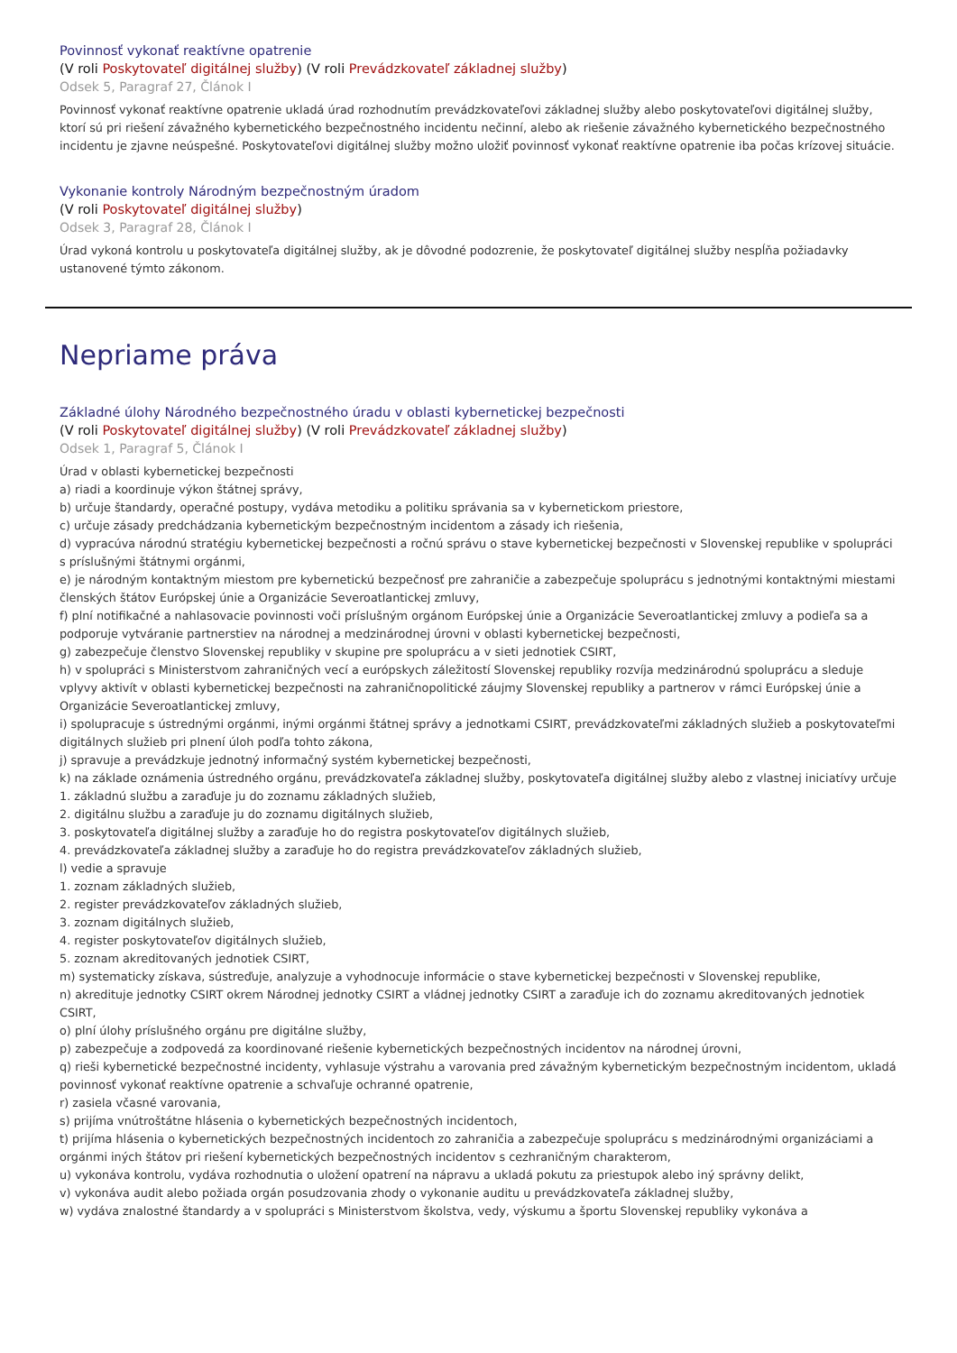Povinnosť vykonať reaktívne opatrenie
(V roli Poskytovateľ digitálnej služby) (V roli Prevádzkovateľ základnej služby)
Odsek 5, Paragraf 27, Článok I
Povinnosť vykonať reaktívne opatrenie ukladá úrad rozhodnutím prevádzkovateľovi základnej služby alebo poskytovateľovi digitálnej služby, ktorí sú pri riešení závažného kybernetického bezpečnostného incidentu nečinní, alebo ak riešenie závažného kybernetického bezpečnostného incidentu je zjavne neúspešné. Poskytovateľovi digitálnej služby možno uložiť povinnosť vykonať reaktívne opatrenie iba počas krízovej situácie.
Vykonanie kontroly Národným bezpečnostným úradom
(V roli Poskytovateľ digitálnej služby)
Odsek 3, Paragraf 28, Článok I
Úrad vykoná kontrolu u poskytovateľa digitálnej služby, ak je dôvodné podozrenie, že poskytovateľ digitálnej služby nespĺňa požiadavky ustanovené týmto zákonom.
Nepriame práva
Základné úlohy Národného bezpečnostného úradu v oblasti kybernetickej bezpečnosti
(V roli Poskytovateľ digitálnej služby) (V roli Prevádzkovateľ základnej služby)
Odsek 1, Paragraf 5, Článok I
Úrad v oblasti kybernetickej bezpečnosti
a) riadi a koordinuje výkon štátnej správy,
b) určuje štandardy, operačné postupy, vydáva metodiku a politiku správania sa v kybernetickom priestore,
c) určuje zásady predchádzania kybernetickým bezpečnostným incidentom a zásady ich riešenia,
d) vypracúva národnú stratégiu kybernetickej bezpečnosti a ročnú správu o stave kybernetickej bezpečnosti v Slovenskej republike v spolupráci s príslušnými štátnymi orgánmi,
e) je národným kontaktným miestom pre kybernetickú bezpečnosť pre zahraničie a zabezpečuje spoluprácu s jednotnými kontaktnými miestami členských štátov Európskej únie a Organizácie Severoatlantickej zmluvy,
f) plní notifikačné a nahlasovacie povinnosti voči príslušným orgánom Európskej únie a Organizácie Severoatlantickej zmluvy a podieľa sa a podporuje vytváranie partnerstiev na národnej a medzinárodnej úrovni v oblasti kybernetickej bezpečnosti,
g) zabezpečuje členstvo Slovenskej republiky v skupine pre spoluprácu a v sieti jednotiek CSIRT,
h) v spolupráci s Ministerstvom zahraničných vecí a európskych záležitostí Slovenskej republiky rozvíja medzinárodnú spoluprácu a sleduje vplyvy aktivít v oblasti kybernetickej bezpečnosti na zahraničnopolitické záujmy Slovenskej republiky a partnerov v rámci Európskej únie a Organizácie Severoatlantickej zmluvy,
i) spolupracuje s ústrednými orgánmi, inými orgánmi štátnej správy a jednotkami CSIRT, prevádzkovateľmi základných služieb a poskytovateľmi digitálnych služieb pri plnení úloh podľa tohto zákona,
j) spravuje a prevádzkuje jednotný informačný systém kybernetickej bezpečnosti,
k) na základe oznámenia ústredného orgánu, prevádzkovateľa základnej služby, poskytovateľa digitálnej služby alebo z vlastnej iniciatívy určuje
1. základnú službu a zaraďuje ju do zoznamu základných služieb,
2. digitálnu službu a zaraďuje ju do zoznamu digitálnych služieb,
3. poskytovateľa digitálnej služby a zaraďuje ho do registra poskytovateľov digitálnych služieb,
4. prevádzkovateľa základnej služby a zaraďuje ho do registra prevádzkovateľov základných služieb,
l) vedie a spravuje
1. zoznam základných služieb,
2. register prevádzkovateľov základných služieb,
3. zoznam digitálnych služieb,
4. register poskytovateľov digitálnych služieb,
5. zoznam akreditovaných jednotiek CSIRT,
m) systematicky získava, sústreďuje, analyzuje a vyhodnocuje informácie o stave kybernetickej bezpečnosti v Slovenskej republike,
n) akredituje jednotky CSIRT okrem Národnej jednotky CSIRT a vládnej jednotky CSIRT a zaraďuje ich do zoznamu akreditovaných jednotiek CSIRT,
o) plní úlohy príslušného orgánu pre digitálne služby,
p) zabezpečuje a zodpovedá za koordinované riešenie kybernetických bezpečnostných incidentov na národnej úrovni,
q) rieši kybernetické bezpečnostné incidenty, vyhlasuje výstrahu a varovania pred závažným kybernetickým bezpečnostným incidentom, ukladá povinnosť vykonať reaktívne opatrenie a schvaľuje ochranné opatrenie,
r) zasiela včasné varovania,
s) prijíma vnútroštátne hlásenia o kybernetických bezpečnostných incidentoch,
t) prijíma hlásenia o kybernetických bezpečnostných incidentoch zo zahraničia a zabezpečuje spoluprácu s medzinárodnými organizáciami a orgánmi iných štátov pri riešení kybernetických bezpečnostných incidentov s cezhraničným charakterom,
u) vykonáva kontrolu, vydáva rozhodnutia o uložení opatrení na nápravu a ukladá pokutu za priestupok alebo iný správny delikt,
v) vykonáva audit alebo požiada orgán posudzovania zhody o vykonanie auditu u prevádzkovateľa základnej služby,
w) vydáva znalostné štandardy a v spolupráci s Ministerstvom školstva, vedy, výskumu a športu Slovenskej republiky vykonáva a